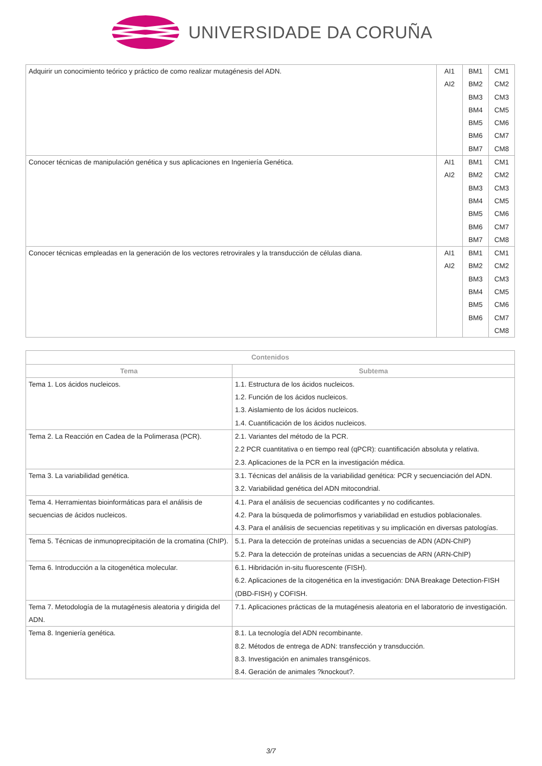UNIVERSIDADE DA CORUÑA
| Adquirir un conocimiento teórico y práctico de como realizar mutagénesis del ADN. | AI1 AI2 | BM1 BM2 BM3 BM4 BM5 BM6 BM7 | CM1 CM2 CM3 CM5 CM6 CM7 CM8 |
| Conocer técnicas de manipulación genética y sus aplicaciones en Ingeniería Genética. | AI1 AI2 | BM1 BM2 BM3 BM4 BM5 BM6 BM7 | CM1 CM2 CM3 CM5 CM6 CM7 CM8 |
| Conocer técnicas empleadas en la generación de los vectores retrovirales y la transducción de células diana. | AI1 AI2 | BM1 BM2 BM3 BM4 BM5 BM6 | CM1 CM2 CM3 CM5 CM6 CM7 CM8 |
| Contenidos | |
| --- | --- |
| Tema | Subtema |
| Tema 1. Los ácidos nucleicos. | 1.1. Estructura de los ácidos nucleicos. 1.2. Función de los ácidos nucleicos. 1.3. Aislamiento de los ácidos nucleicos. 1.4. Cuantificación de los ácidos nucleicos. |
| Tema 2. La Reacción en Cadea de la Polimerasa (PCR). | 2.1. Variantes del método de la PCR. 2.2 PCR cuantitativa o en tiempo real (qPCR): cuantificación absoluta y relativa. 2.3. Aplicaciones de la PCR en la investigación médica. |
| Tema 3. La variabilidad genética. | 3.1. Técnicas del análisis de la variabilidad genética: PCR y secuenciación del ADN. 3.2. Variabilidad genética del ADN mitocondrial. |
| Tema 4. Herramientas bioinformáticas para el análisis de secuencias de ácidos nucleicos. | 4.1. Para el análisis de secuencias codificantes y no codificantes. 4.2. Para la búsqueda de polimorfismos y variabilidad en estudios poblacionales. 4.3. Para el análisis de secuencias repetitivas y su implicación en diversas patologías. |
| Tema 5. Técnicas de inmunoprecipitación de la cromatina (ChIP). | 5.1. Para la detección de proteínas unidas a secuencias de ADN (ADN-ChIP) 5.2. Para la detección de proteínas unidas a secuencias de ARN (ARN-ChIP) |
| Tema 6. Introducción a la citogenética molecular. | 6.1. Hibridación in-situ fluorescente (FISH). 6.2. Aplicaciones de la citogenética en la investigación: DNA Breakage Detection-FISH (DBD-FISH) y COFISH. |
| Tema 7. Metodología de la mutagénesis aleatoria y dirigida del ADN. | 7.1. Aplicaciones prácticas de la mutagénesis aleatoria en el laboratorio de investigación. |
| Tema 8. Ingeniería genética. | 8.1. La tecnología del ADN recombinante. 8.2. Métodos de entrega de ADN: transfección y transducción. 8.3. Investigación en animales transgénicos. 8.4. Geración de animales ?knockout?. |
3/7